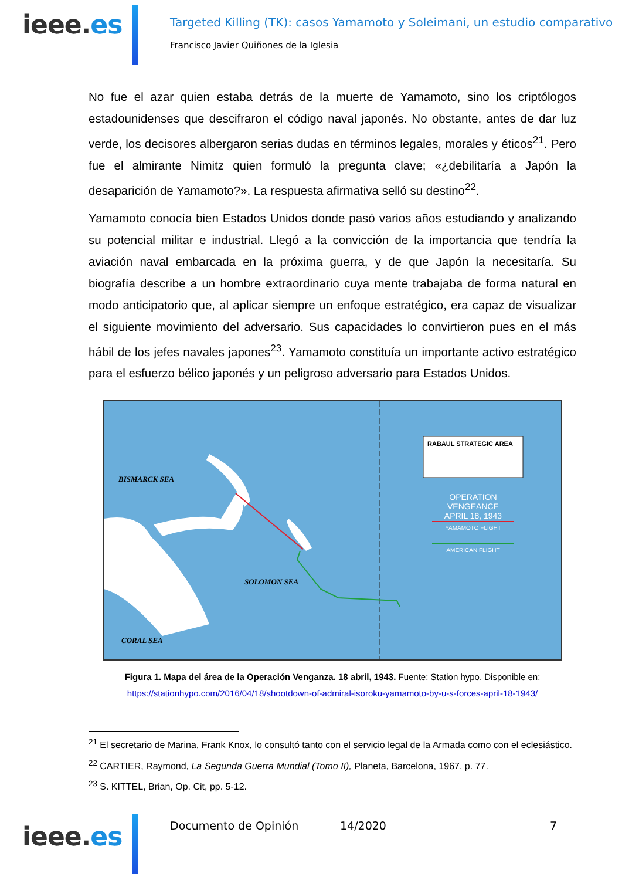ieee.es
Targeted Killing (TK): casos Yamamoto y Soleimani, un estudio comparativo
Francisco Javier Quiñones de la Iglesia
No fue el azar quien estaba detrás de la muerte de Yamamoto, sino los criptólogos estadounidenses que descifraron el código naval japonés. No obstante, antes de dar luz verde, los decisores albergaron serias dudas en términos legales, morales y éticos<sup>21</sup>. Pero fue el almirante Nimitz quien formuló la pregunta clave; «¿debilitaría a Japón la desaparición de Yamamoto?». La respuesta afirmativa selló su destino<sup>22</sup>.
Yamamoto conocía bien Estados Unidos donde pasó varios años estudiando y analizando su potencial militar e industrial. Llegó a la convicción de la importancia que tendría la aviación naval embarcada en la próxima guerra, y de que Japón la necesitaría. Su biografía describe a un hombre extraordinario cuya mente trabajaba de forma natural en modo anticipatorio que, al aplicar siempre un enfoque estratégico, era capaz de visualizar el siguiente movimiento del adversario. Sus capacidades lo convirtieron pues en el más hábil de los jefes navales japones<sup>23</sup>. Yamamoto constituía un importante activo estratégico para el esfuerzo bélico japonés y un peligroso adversario para Estados Unidos.
RABAUL STRATEGIC AREA
OPERATION VENGEANCE
APRIL 18, 1943
YAMAMOTO FLIGHT
AMERICAN FLIGHT
BISMARCK SEA
SOLOMON SEA
CORAL SEA
Figura 1. Mapa del área de la Operación Venganza. 18 abril, 1943. Fuente: Station hypo. Disponible en:
https://stationhypo.com/2016/04/18/shootdown-of-admiral-isoroku-yamamoto-by-u-s-forces-april-18-1943/
<sup>21</sup> El secretario de Marina, Frank Knox, lo consultó tanto con el servicio legal de la Armada como con el eclesiástico.
<sup>22</sup> CARTIER, Raymond, La Segunda Guerra Mundial (Tomo II), Planeta, Barcelona, 1967, p. 77.
<sup>23</sup> S. KITTEL, Brian, Op. Cit, pp. 5-12.
ieee.es Documento de Opinión 14/2020 7